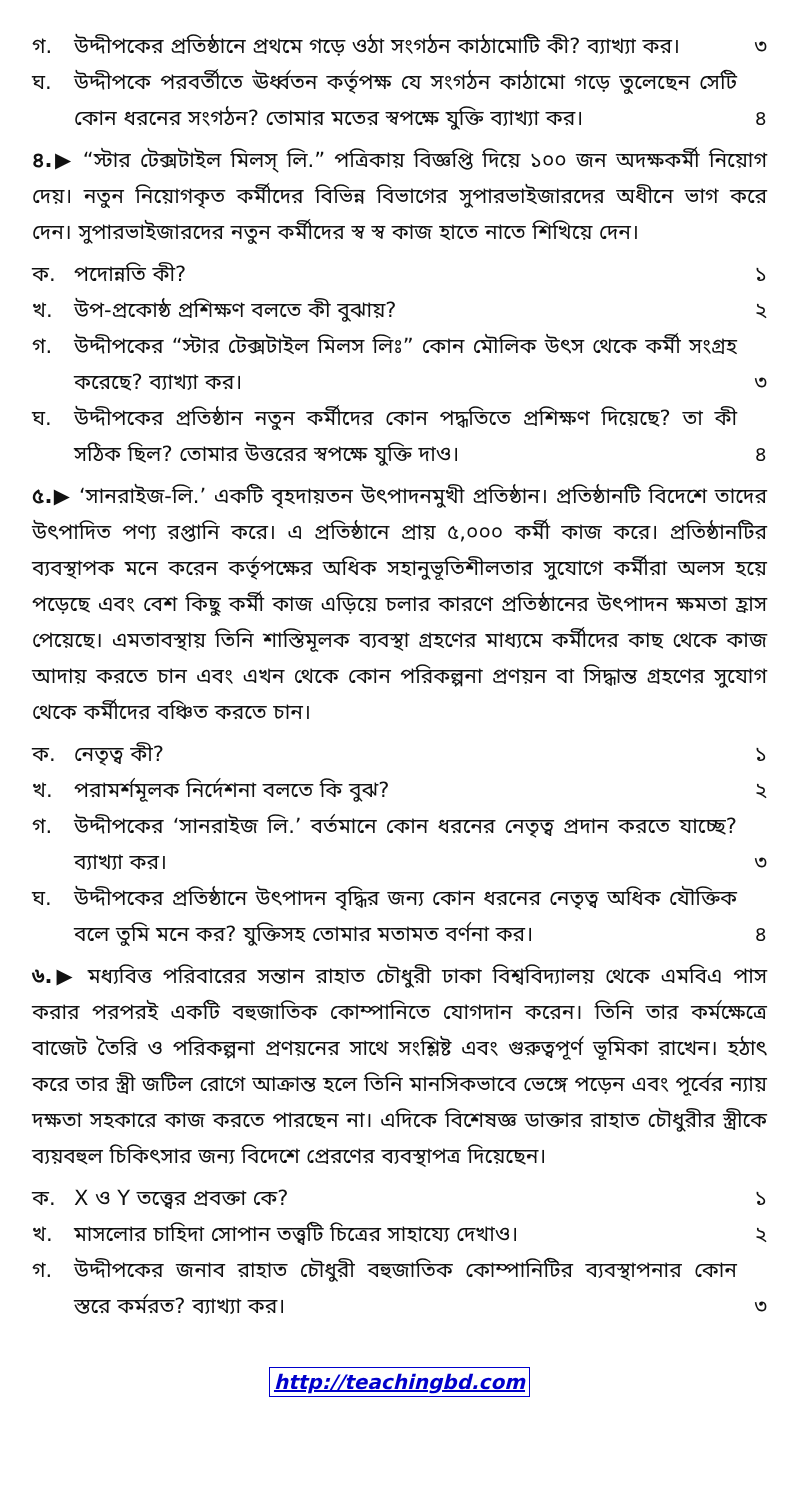গ. উদ্দীপকের প্রতিষ্ঠানে প্রথমে গড়ে ওঠা সংগঠন কাঠামোটি কী? ব্যাখ্যা কর।
৩
ঘ. উদ্দীপকে পরবর্তীতে ঊর্ধ্বতন কর্তৃপক্ষ যে সংগঠন কাঠামো গড়ে তুলেছেন সেটি কোন ধরনের সংগঠন? তোমার মতের স্বপক্ষে যুক্তি ব্যাখ্যা কর।
৪
৪.▶ “স্টার টেক্সটাইল মিলস্ লি.” পত্রিকায় বিজ্ঞপ্তি দিয়ে ১০০ জন অদক্ষকর্মী নিয়োগ দেয়। নতুন নিয়োগকৃত কর্মীদের বিভিন্ন বিভাগের সুপারভাইজারদের অধীনে ভাগ করে দেন। সুপারভাইজারদের নতুন কর্মীদের স্ব স্ব কাজ হাতে নাতে শিখিয়ে দেন।
ক. পদোন্নতি কী? ১
খ. উপ-প্রকোষ্ঠ প্রশিক্ষণ বলতে কী বুঝায়?
২
গ. উদ্দীপকের “স্টার টেক্সটাইল মিলস লিঃ” কোন মৌলিক উৎস থেকে কর্মী সংগ্রহ করেছে? ব্যাখ্যা কর।
৩
ঘ. উদ্দীপকের প্রতিষ্ঠান নতুন কর্মীদের কোন পদ্ধতিতে প্রশিক্ষণ দিয়েছে? তা কী সঠিক ছিল? তোমার উত্তরের স্বপক্ষে যুক্তি দাও।
৪
৫.▶ ‘সানরাইজ-লি.’ একটি বৃহদায়তন উৎপাদনমুখী প্রতিষ্ঠান। প্রতিষ্ঠানটি বিদেশে তাদের উৎপাদিত পণ্য রপ্তানি করে। এ প্রতিষ্ঠানে প্রায় ৫,০০০ কর্মী কাজ করে। প্রতিষ্ঠানটির ব্যবস্থাপক মনে করেন কর্তৃপক্ষের অধিক সহানুভূতিশীলতার সুযোগে কর্মীরা অলস হয়ে পড়েছে এবং বেশ কিছু কর্মী কাজ এড়িয়ে চলার কারণে প্রতিষ্ঠানের উৎপাদন ক্ষমতা হ্রাস পেয়েছে। এমতাবস্থায় তিনি শাস্তিমূলক ব্যবস্থা গ্রহণের মাধ্যমে কর্মীদের কাছ থেকে কাজ আদায় করতে চান এবং এখন থেকে কোন পরিকল্পনা প্রণয়ন বা সিদ্ধান্ত গ্রহণের সুযোগ থেকে কর্মীদের বঞ্চিত করতে চান।
ক. নেতৃত্ব কী? ১
খ. পরামর্শমূলক নির্দেশনা বলতে কি বুঝ?
২
গ. উদ্দীপকের ‘সানরাইজ লি.’ বর্তমানে কোন ধরনের নেতৃত্ব প্রদান করতে যাচ্ছে? ব্যাখ্যা কর।
৩
ঘ. উদ্দীপকের প্রতিষ্ঠানে উৎপাদন বৃদ্ধির জন্য কোন ধরনের নেতৃত্ব অধিক যৌক্তিক বলে তুমি মনে কর? যুক্তিসহ তোমার মতামত বর্ণনা কর।
৪
৬.▶ মধ্যবিত্ত পরিবারের সন্তান রাহাত চৌধুরী ঢাকা বিশ্ববিদ্যালয় থেকে এমবিএ পাস করার পরপরই একটি বহুজাতিক কোম্পানিতে যোগদান করেন। তিনি তার কর্মক্ষেত্রে বাজেট তৈরি ও পরিকল্পনা প্রণয়নের সাথে সংশ্লিষ্ট এবং গুরুত্বপূর্ণ ভূমিকা রাখেন। হঠাৎ করে তার স্ত্রী জটিল রোগে আক্রান্ত হলে তিনি মানসিকভাবে ভেঙ্গে পড়েন এবং পূর্বের ন্যায় দক্ষতা সহকারে কাজ করতে পারছেন না। এদিকে বিশেষজ্ঞ ডাক্তার রাহাত চৌধুরীর স্ত্রীকে ব্যয়বহুল চিকিৎসার জন্য বিদেশে প্রেরণের ব্যবস্থাপত্র দিয়েছেন।
ক. X ও Y তত্ত্বের প্রবক্তা কে? ১
খ. মাসলোর চাহিদা সোপান তত্ত্বটি চিত্রের সাহায্যে দেখাও।
২
গ. উদ্দীপকের জনাব রাহাত চৌধুরী বহুজাতিক কোম্পানিটির ব্যবস্থাপনার কোন স্তরে কর্মরত? ব্যাখ্যা কর।
৩
http://teachingbd.com